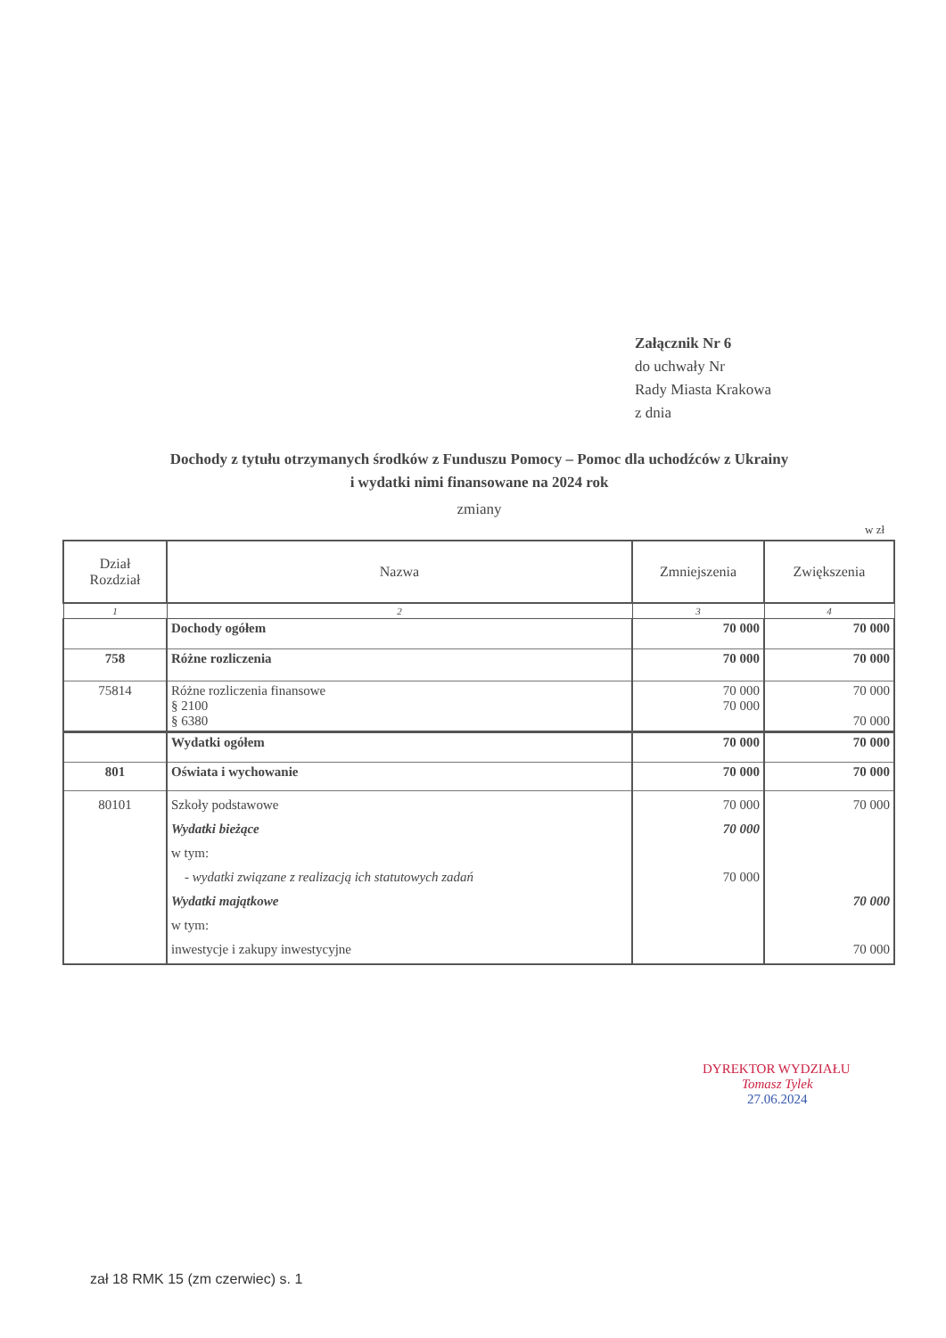Załącznik Nr 6
do uchwały Nr
Rady Miasta Krakowa
z dnia
Dochody z tytułu otrzymanych środków z Funduszu Pomocy – Pomoc dla uchodźców z Ukrainy
i wydatki nimi finansowane na 2024 rok
zmiany
w zł
| Dział Rozdział | Nazwa | Zmniejszenia | Zwiększenia |
| --- | --- | --- | --- |
| 1 | 2 | 3 | 4 |
| | Dochody ogółem | 70 000 | 70 000 |
| 758 | Różne rozliczenia | 70 000 | 70 000 |
| 75814 | Różne rozliczenia finansowe § 2100 § 6380 | 70 000 70 000 | 70 000 70 000 |
| | Wydatki ogółem | 70 000 | 70 000 |
| 801 | Oświata i wychowanie | 70 000 | 70 000 |
| 80101 | Szkoły podstawowe Wydatki bieżące w tym: - wydatki związane z realizacją ich statutowych zadań Wydatki majątkowe w tym: inwestycje i zakupy inwestycyjne | 70 000 70 000 70 000 | 70 000 70 000 70 000 |
DYREKTOR WYDZIAŁU
Tomasz Tylek
27.06.2024
zał 18 RMK 15 (zm czerwiec) s. 1